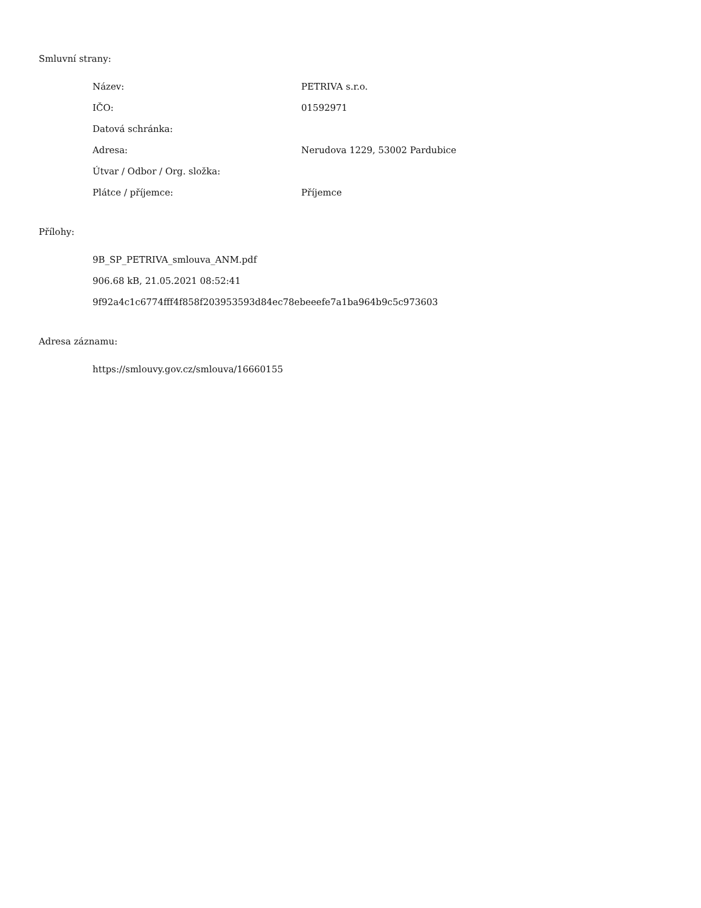Smluvní strany:
| Název: | PETRIVA s.r.o. |
| IČO: | 01592971 |
| Datová schránka: | |
| Adresa: | Nerudova 1229, 53002 Pardubice |
| Útvar / Odbor / Org. složka: | |
| Plátce / příjemce: | Příjemce |
Přílohy:
9B_SP_PETRIVA_smlouva_ANM.pdf
906.68 kB, 21.05.2021 08:52:41
9f92a4c1c6774fff4f858f203953593d84ec78ebeeefe7a1ba964b9c5c973603
Adresa záznamu:
https://smlouvy.gov.cz/smlouva/16660155